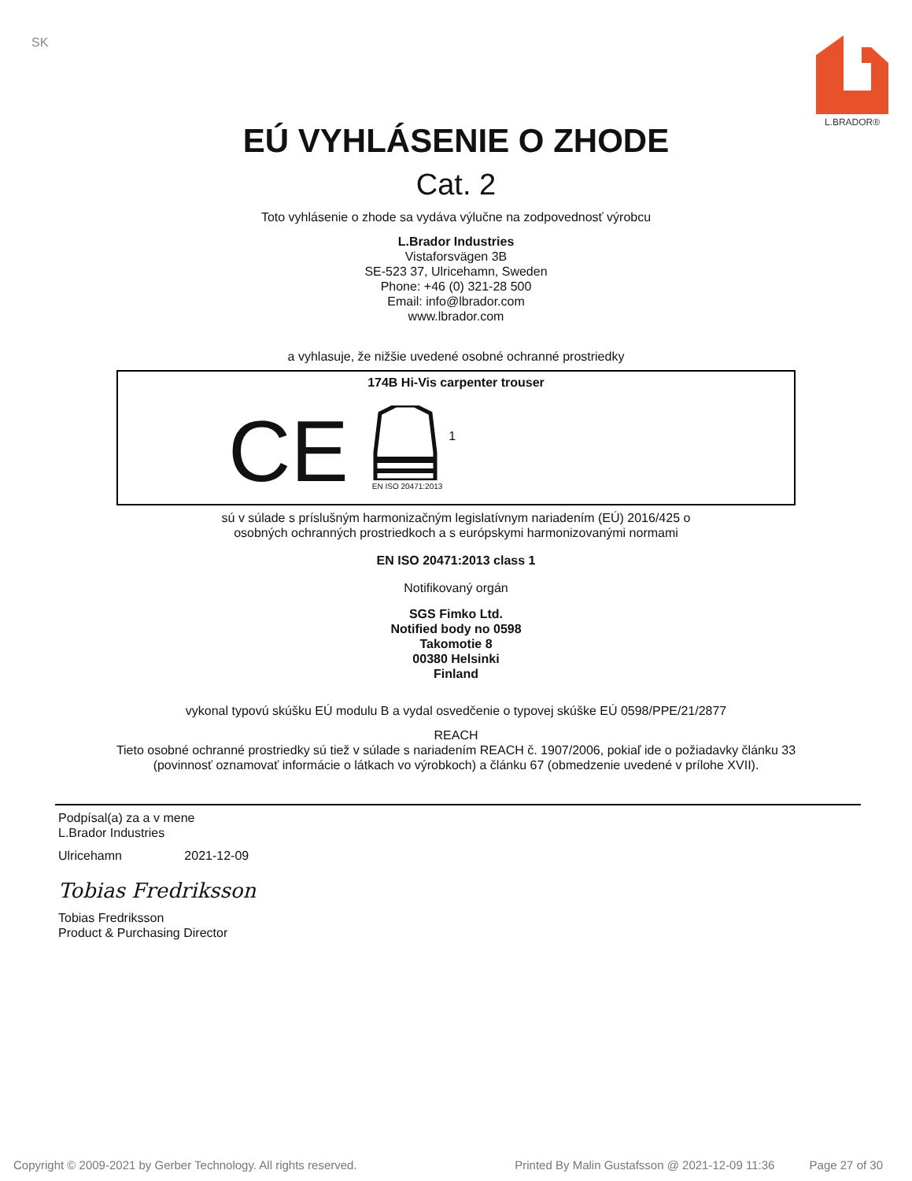SK
L.BRADOR®
EÚ VYHLÁSENIE O ZHODE
Cat. 2
Toto vyhlásenie o zhode sa vydáva výlučne na zodpovednosť výrobcu
L.Brador Industries
Vistaforsvägen 3B
SE-523 37, Ulricehamn, Sweden
Phone: +46 (0) 321-28 500
Email: info@lbrador.com
www.lbrador.com
a vyhlasuje, že nižšie uvedené osobné ochranné prostriedky
174B Hi-Vis carpenter trouser
CE
EN ISO 20471:2013
1
sú v súlade s príslušným harmonizačným legislatívnym nariadením (EÚ) 2016/425 o
osobných ochranných prostriedkoch a s európskymi harmonizovanými normami
EN ISO 20471:2013 class 1
Notifikovaný orgán
SGS Fimko Ltd.
Notified body no 0598
Takomotie 8
00380 Helsinki
Finland
vykonal typovú skúšku EÚ modulu B a vydal osvedčenie o typovej skúške EÚ 0598/PPE/21/2877
REACH
Tieto osobné ochranné prostriedky sú tiež v súlade s nariadením REACH č. 1907/2006, pokiaľ ide o požiadavky článku 33
(povinnosť oznamovať informácie o látkach vo výrobkoch) a článku 67 (obmedzenie uvedené v prílohe XVII).
Podpísal(a) za a v mene
L.Brador Industries
Ulricehamn 2021-12-09
Tobias Fredriksson
Tobias Fredriksson
Product & Purchasing Director
Copyright © 2009-2021 by Gerber Technology. All rights reserved. Printed By Malin Gustafsson @ 2021-12-09 11:36 Page 27 of 30